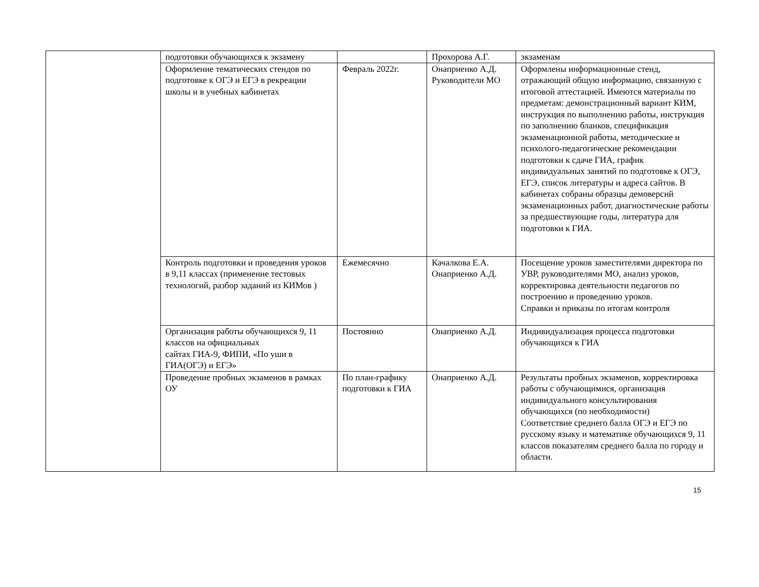| | подготовки обучающихся к экзамену | | Прохорова А.Г. | экзаменам |
| | Оформление тематических стендов по подготовке к ОГЭ и ЕГЭ в рекреации школы и в учебных кабинетах | Февраль 2022г. | Онаприенко А.Д. Руководители МО | Оформлены информационные стенд, отражающий общую информацию, связанную с итоговой аттестацией. Имеются материалы по предметам: демонстрационный вариант КИМ, инструкция по выполнению работы, инструкция по заполнению бланков, спецификация экзаменационной работы, методические и психолого-педагогические рекомендации подготовки к сдаче ГИА, график индивидуальных занятий по подготовке к ОГЭ, ЕГЭ, список литературы и адреса сайтов. В кабинетах собраны образцы демоверсий экзаменационных работ, диагностические работы за предшествующие годы, литература для подготовки к ГИА. |
| | Контроль подготовки и проведения уроков в 9,11 классах (применение тестовых технологий, разбор заданий из КИМов ) | Ежемесячно | Качалкова Е.А. Онаприенко А.Д. | Посещение уроков заместителями директора по УВР, руководителями МО, анализ уроков, корректировка деятельности педагогов по построению и проведению уроков. Справки и приказы по итогам контроля |
| | Организация работы обучающихся 9, 11 классов на официальных сайтах ГИА-9, ФИПИ, «По уши в ГИА(ОГЭ) и ЕГЭ» | Постоянно | Онаприенко А.Д. | Индивидуализация процесса подготовки обучающихся к ГИА |
| | Проведение пробных экзаменов в рамках ОУ | По план-графику подготовки к ГИА | Онаприенко А.Д. | Результаты пробных экзаменов, корректировка работы с обучающимися, организация индивидуального консультирования обучающихся (по необходимости) Соответствие среднего балла ОГЭ и ЕГЭ по русскому языку и математике обучающихся 9, 11 классов показателям среднего балла по городу и области. |
15